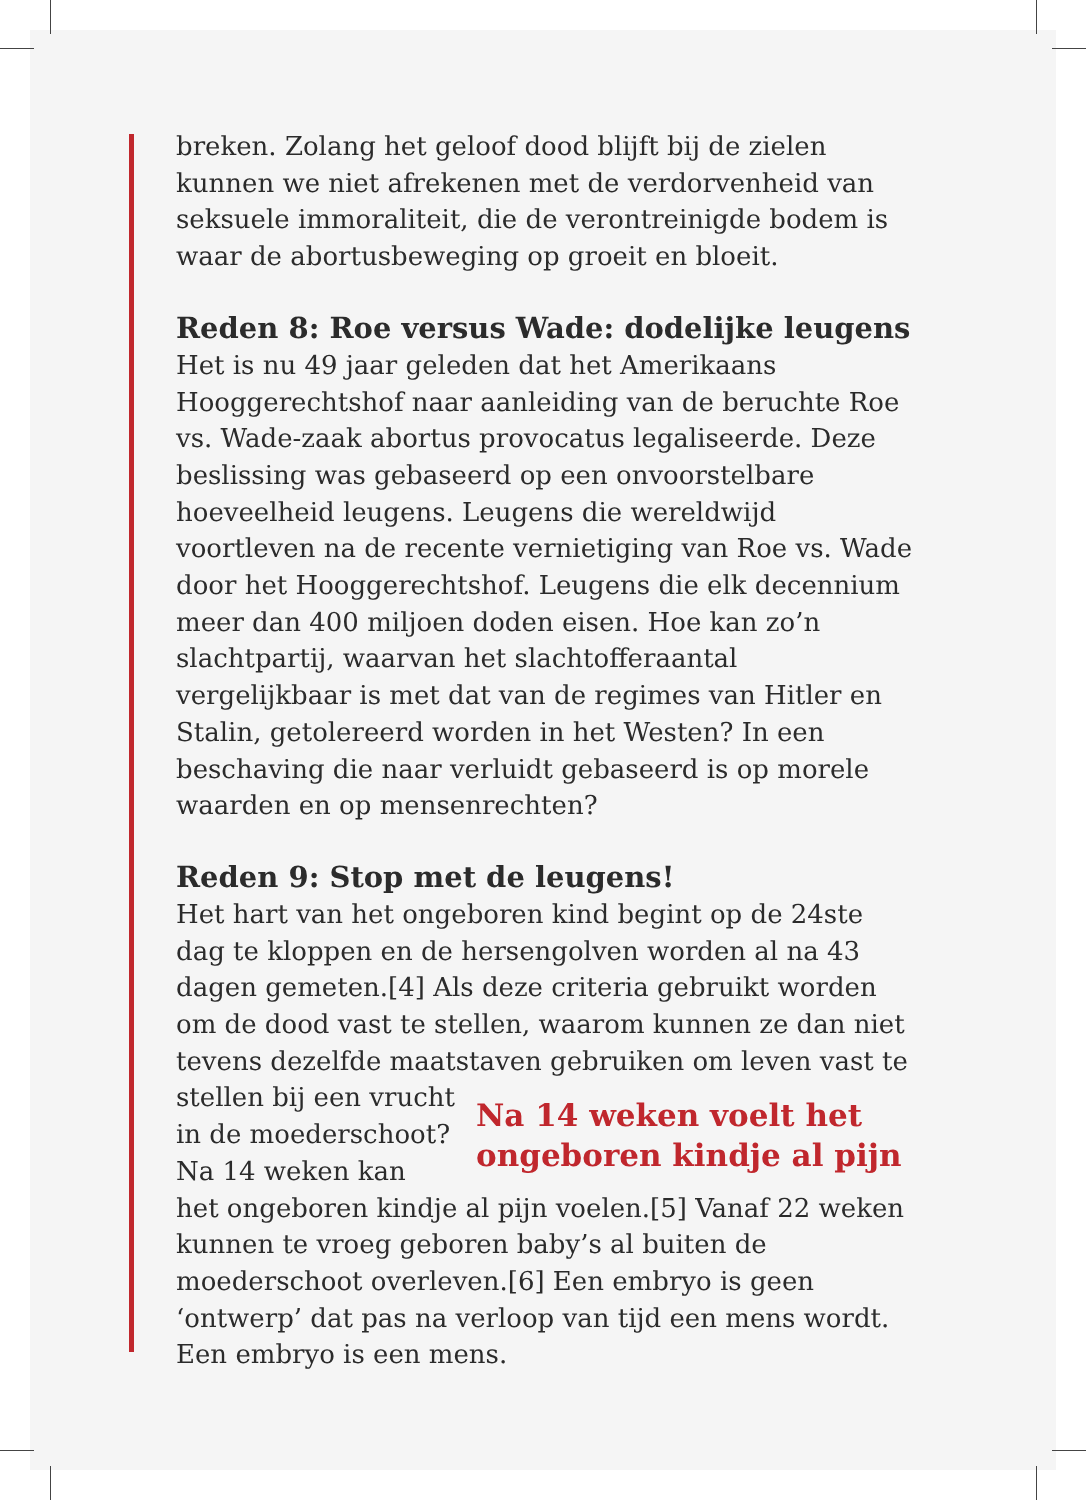breken. Zolang het geloof dood blijft bij de zielen kunnen we niet afrekenen met de verdorvenheid van seksuele immoraliteit, die de verontreinigde bodem is waar de abortusbeweging op groeit en bloeit.
Reden 8: Roe versus Wade: dodelijke leugens
Het is nu 49 jaar geleden dat het Amerikaans Hooggerechtshof naar aanleiding van de beruchte Roe vs. Wade-zaak abortus provocatus legaliseerde. Deze beslissing was gebaseerd op een onvoorstelbare hoeveelheid leugens. Leugens die wereldwijd voortleven na de recente vernietiging van Roe vs. Wade door het Hooggerechtshof. Leugens die elk decennium meer dan 400 miljoen doden eisen. Hoe kan zo’n slachtpartij, waarvan het slachtofferaantal vergelijkbaar is met dat van de regimes van Hitler en Stalin, getolereerd worden in het Westen? In een beschaving die naar verluidt gebaseerd is op morele waarden en op mensenrechten?
Reden 9: Stop met de leugens!
Het hart van het ongeboren kind begint op de 24ste dag te kloppen en de hersengolven worden al na 43 dagen gemeten.[4] Als deze criteria gebruikt worden om de dood vast te stellen, waarom kunnen ze dan niet tevens dezelfde maatstaven gebruiken om leven vast te stellen bij Na 14 weken voelt het ongeboren kindje al pijn een vrucht in de moederschoot? Na 14 weken kan het ongeboren kindje al pijn voelen.[5] Vanaf 22 weken kunnen te vroeg geboren baby’s al buiten de moederschoot overleven.[6] Een embryo is geen ‘ontwerp’ dat pas na verloop van tijd een mens wordt. Een embryo is een mens.